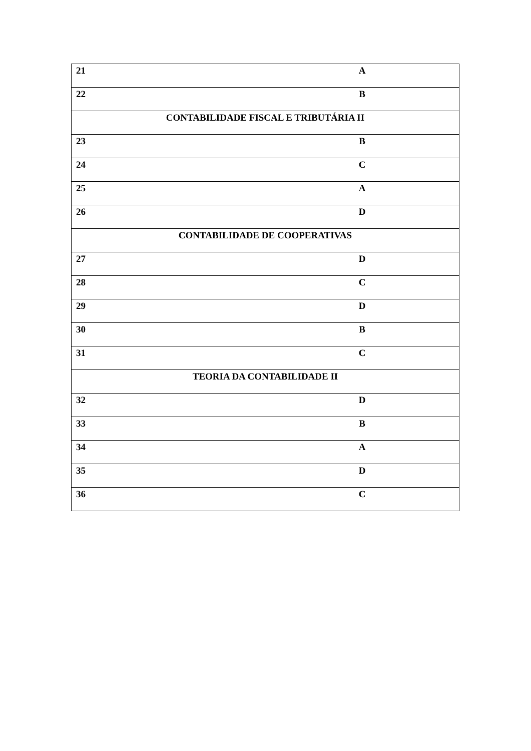| 21 | A |
| 22 | B |
| CONTABILIDADE FISCAL E TRIBUTÁRIA II | |
| 23 | B |
| 24 | C |
| 25 | A |
| 26 | D |
| CONTABILIDADE DE COOPERATIVAS | |
| 27 | D |
| 28 | C |
| 29 | D |
| 30 | B |
| 31 | C |
| TEORIA DA CONTABILIDADE II | |
| 32 | D |
| 33 | B |
| 34 | A |
| 35 | D |
| 36 | C |